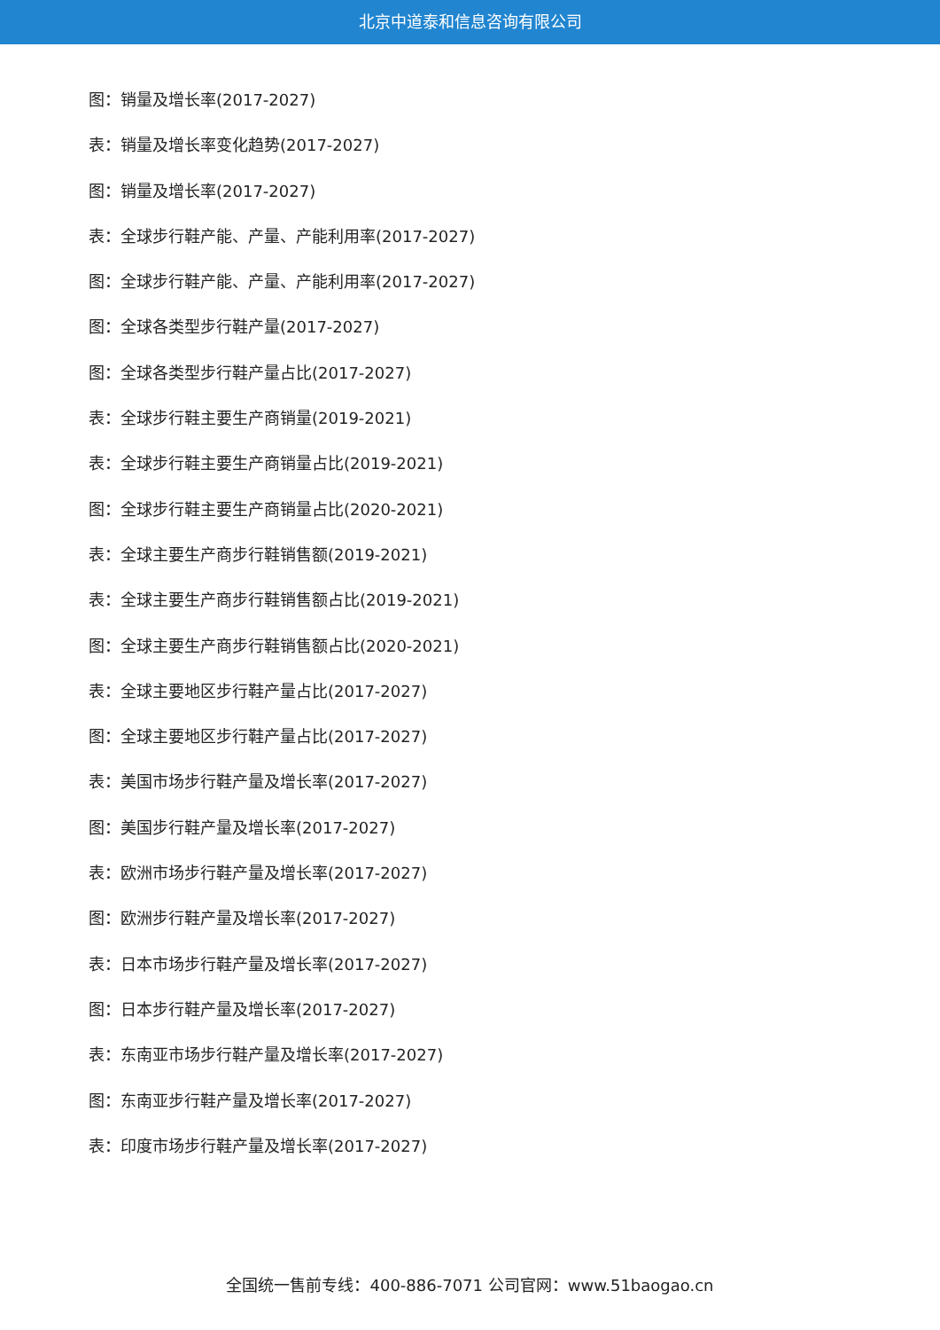北京中道泰和信息咨询有限公司
图：销量及增长率(2017-2027)
表：销量及增长率变化趋势(2017-2027)
图：销量及增长率(2017-2027)
表：全球步行鞋产能、产量、产能利用率(2017-2027)
图：全球步行鞋产能、产量、产能利用率(2017-2027)
图：全球各类型步行鞋产量(2017-2027)
图：全球各类型步行鞋产量占比(2017-2027)
表：全球步行鞋主要生产商销量(2019-2021)
表：全球步行鞋主要生产商销量占比(2019-2021)
图：全球步行鞋主要生产商销量占比(2020-2021)
表：全球主要生产商步行鞋销售额(2019-2021)
表：全球主要生产商步行鞋销售额占比(2019-2021)
图：全球主要生产商步行鞋销售额占比(2020-2021)
表：全球主要地区步行鞋产量占比(2017-2027)
图：全球主要地区步行鞋产量占比(2017-2027)
表：美国市场步行鞋产量及增长率(2017-2027)
图：美国步行鞋产量及增长率(2017-2027)
表：欧洲市场步行鞋产量及增长率(2017-2027)
图：欧洲步行鞋产量及增长率(2017-2027)
表：日本市场步行鞋产量及增长率(2017-2027)
图：日本步行鞋产量及增长率(2017-2027)
表：东南亚市场步行鞋产量及增长率(2017-2027)
图：东南亚步行鞋产量及增长率(2017-2027)
表：印度市场步行鞋产量及增长率(2017-2027)
全国统一售前专线：400-886-7071 公司官网：www.51baogao.cn